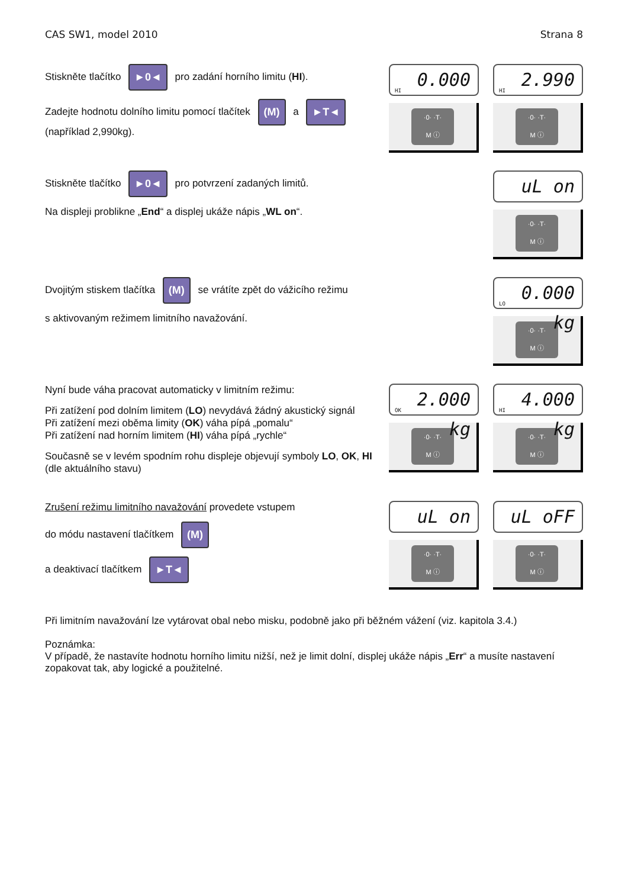CAS SW1, model 2010 Strana 8
Stiskněte tlačítko ►0◄ pro zadání horního limitu (HI).
Zadejte hodnotu dolního limitu pomocí tlačítek (M) a ►T◄
(například 2,990kg).
HI
0.000
·0· ·T·
M ⓘ
HI
2.990
·0· ·T·
M ⓘ
Stiskněte tlačítko ►0◄ pro potvrzení zadaných limitů.
Na displeji problikne „End“ a displej ukáže nápis „WL on“.
uL on
·0· ·T·
M ⓘ
Dvojitým stiskem tlačítka (M) se vrátíte zpět do vážicího režimu
s aktivovaným režimem limitního navažování.
LO
0.000 kg
·0· ·T·
M ⓘ
Nyní bude váha pracovat automaticky v limitním režimu:
Při zatížení pod dolním limitem (LO) nevydává žádný akustický signál
Při zatížení mezi oběma limity (OK) váha pípá „pomalu“
Při zatížení nad horním limitem (HI) váha pípá „rychle“
Současně se v levém spodním rohu displeje objevují symboly LO, OK, HI
(dle aktuálního stavu)
OK
2.000 kg
·0· ·T·
M ⓘ
HI
4.000 kg
·0· ·T·
M ⓘ
Zrušení režimu limitního navažování provedete vstupem
do módu nastavení tlačítkem (M)
a deaktivací tlačítkem ►T◄
uL on
·0· ·T·
M ⓘ
uL oFF
·0· ·T·
M ⓘ
Při limitním navažování lze vytárovat obal nebo misku, podobně jako při běžném vážení (viz. kapitola 3.4.)
Poznámka:
V případě, že nastavíte hodnotu horního limitu nižší, než je limit dolní, displej ukáže nápis „Err“ a musíte nastavení zopakovat tak, aby logické a použitelné.